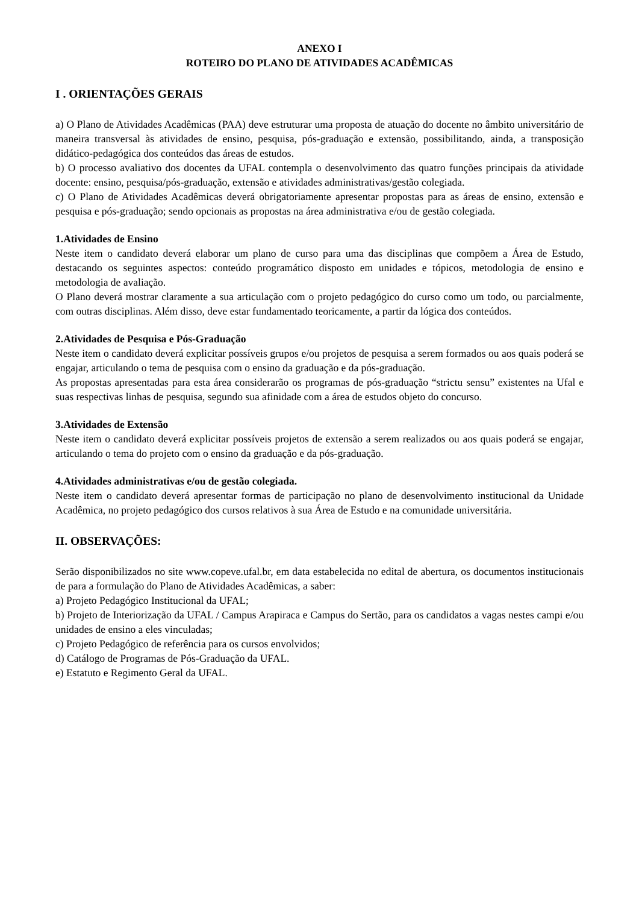ANEXO I
ROTEIRO DO PLANO DE ATIVIDADES ACADÊMICAS
I . ORIENTAÇÕES GERAIS
a) O Plano de Atividades Acadêmicas (PAA) deve estruturar uma proposta de atuação do docente no âmbito universitário de maneira transversal às atividades de ensino, pesquisa, pós-graduação e extensão, possibilitando, ainda, a transposição didático-pedagógica dos conteúdos das áreas de estudos.
b) O processo avaliativo dos docentes da UFAL contempla o desenvolvimento das quatro funções principais da atividade docente: ensino, pesquisa/pós-graduação, extensão e atividades administrativas/gestão colegiada.
c) O Plano de Atividades Acadêmicas deverá obrigatoriamente apresentar propostas para as áreas de ensino, extensão e pesquisa e pós-graduação; sendo opcionais as propostas na área administrativa e/ou de gestão colegiada.
1.Atividades de Ensino
Neste item o candidato deverá elaborar um plano de curso para uma das disciplinas que compõem a Área de Estudo, destacando os seguintes aspectos: conteúdo programático disposto em unidades e tópicos, metodologia de ensino e metodologia de avaliação.
O Plano deverá mostrar claramente a sua articulação com o projeto pedagógico do curso como um todo, ou parcialmente, com outras disciplinas. Além disso, deve estar fundamentado teoricamente, a partir da lógica dos conteúdos.
2.Atividades de Pesquisa e Pós-Graduação
Neste item o candidato deverá explicitar possíveis grupos e/ou projetos de pesquisa a serem formados ou aos quais poderá se engajar, articulando o tema de pesquisa com o ensino da graduação e da pós-graduação.
As propostas apresentadas para esta área considerarão os programas de pós-graduação “strictu sensu” existentes na Ufal e suas respectivas linhas de pesquisa, segundo sua afinidade com a área de estudos objeto do concurso.
3.Atividades de Extensão
Neste item o candidato deverá explicitar possíveis projetos de extensão a serem realizados ou aos quais poderá se engajar, articulando o tema do projeto com o ensino da graduação e da pós-graduação.
4.Atividades administrativas e/ou de gestão colegiada.
Neste item o candidato deverá apresentar formas de participação no plano de desenvolvimento institucional da Unidade Acadêmica, no projeto pedagógico dos cursos relativos à sua Área de Estudo e na comunidade universitária.
II. OBSERVAÇÕES:
Serão disponibilizados no site www.copeve.ufal.br, em data estabelecida no edital de abertura, os documentos institucionais de para a formulação do Plano de Atividades Acadêmicas, a saber:
a) Projeto Pedagógico Institucional da UFAL;
b) Projeto de Interiorização da UFAL / Campus Arapiraca e Campus do Sertão, para os candidatos a vagas nestes campi e/ou unidades de ensino a eles vinculadas;
c) Projeto Pedagógico de referência para os cursos envolvidos;
d) Catálogo de Programas de Pós-Graduação da UFAL.
e) Estatuto e Regimento Geral da UFAL.